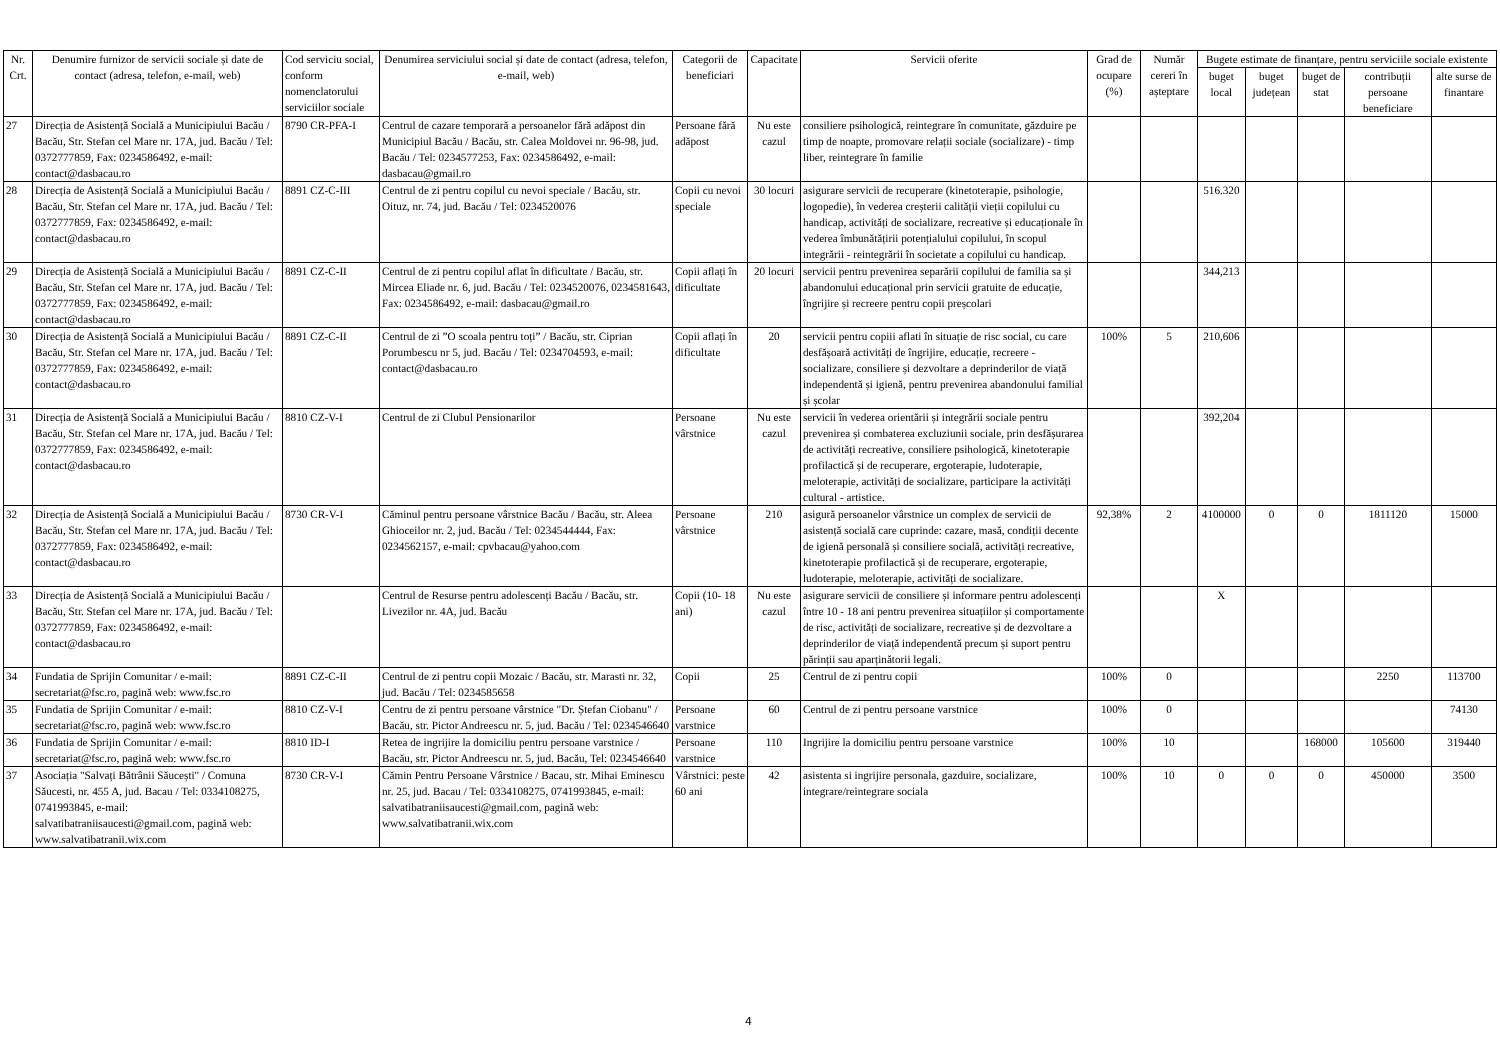| Nr. Crt. | Denumire furnizor de servicii sociale și date de contact (adresa, telefon, e-mail, web) | Cod serviciu social, conform nomenclatorului serviciilor sociale | Denumirea serviciului social și date de contact (adresa, telefon, e-mail, web) | Categorii de beneficiari | Capacitate | Servicii oferite | Grad de ocupare (%) | Număr cereri în așteptare | Bugete estimate de finanțare, pentru serviciile sociale existente | | | | |
| --- | --- | --- | --- | --- | --- | --- | --- | --- | --- | --- | --- | --- | --- |
| | | | | | | | | | buget local | buget județean | buget de stat | contribuții persoane beneficiare | alte surse de finantare |
| 27 | Direcția de Asistență Socială a Municipiului Bacău / Bacău, Str. Stefan cel Mare nr. 17A, jud. Bacău / Tel: 0372777859, Fax: 0234586492, e-mail: contact@dasbacau.ro | 8790 CR-PFA-I | Centrul de cazare temporară a persoanelor fără adăpost din Municipiul Bacău / Bacău, str. Calea Moldovei nr. 96-98, jud. Bacău / Tel: 0234577253, Fax: 0234586492, e-mail: dasbacau@gmail.ro | Persoane fără adăpost | Nu este cazul | consiliere psihologică, reintegrare în comunitate, găzduire pe timp de noapte, promovare relații sociale (socializare) - timp liber, reintegrare în familie | | | | | | | |
| 28 | Direcția de Asistență Socială a Municipiului Bacău / Bacău, Str. Stefan cel Mare nr. 17A, jud. Bacău / Tel: 0372777859, Fax: 0234586492, e-mail: contact@dasbacau.ro | 8891 CZ-C-III | Centrul de zi pentru copilul cu nevoi speciale / Bacău, str. Oituz, nr. 74, jud. Bacău / Tel: 0234520076 | Copii cu nevoi speciale | 30 locuri | asigurare servicii de recuperare (kinetoterapie, psihologie, logopedie), în vederea creșterii calității vieții copilului cu handicap, activități de socializare, recreative și educaționale în vederea îmbunătățirii potențialului copilului, în scopul integrării - reintegrării în societate a copilului cu handicap. | | | 516.320 | | | | |
| 29 | Direcția de Asistență Socială a Municipiului Bacău / Bacău, Str. Stefan cel Mare nr. 17A, jud. Bacău / Tel: 0372777859, Fax: 0234586492, e-mail: contact@dasbacau.ro | 8891 CZ-C-II | Centrul de zi pentru copilul aflat în dificultate / Bacău, str. Mircea Eliade nr. 6, jud. Bacău / Tel: 0234520076, 0234581643, Fax: 0234586492, e-mail: dasbacau@gmail.ro | Copii aflați în dificultate | 20 locuri | servicii pentru prevenirea separării copilului de familia sa și abandonului educațional prin servicii gratuite de educație, îngrijire și recreere pentru copii preșcolari | | | 344,213 | | | | |
| 30 | Direcția de Asistență Socială a Municipiului Bacău / Bacău, Str. Stefan cel Mare nr. 17A, jud. Bacău / Tel: 0372777859, Fax: 0234586492, e-mail: contact@dasbacau.ro | 8891 CZ-C-II | Centrul de zi ”O scoala pentru toți” / Bacău, str. Ciprian Porumbescu nr 5, jud. Bacău / Tel: 0234704593, e-mail: contact@dasbacau.ro | Copii aflați în dificultate | 20 | servicii pentru copiii aflati în situație de risc social, cu care desfășoară activități de îngrijire, educație, recreere - socializare, consiliere și dezvoltare a deprinderilor de viață independentă și igienă, pentru prevenirea abandonului familial și școlar | 100% | 5 | 210,606 | | | | |
| 31 | Direcția de Asistență Socială a Municipiului Bacău / Bacău, Str. Stefan cel Mare nr. 17A, jud. Bacău / Tel: 0372777859, Fax: 0234586492, e-mail: contact@dasbacau.ro | 8810 CZ-V-I | Centrul de zi Clubul Pensionarilor | Persoane vârstnice | Nu este cazul | servicii în vederea orientării și integrării sociale pentru prevenirea și combaterea excluziunii sociale, prin desfășurarea de activități recreative, consiliere psihologică, kinetoterapie profilactică și de recuperare, ergoterapie, ludoterapie, meloterapie, activități de socializare, participare la activități cultural - artistice. | | | 392,204 | | | | |
| 32 | Direcția de Asistență Socială a Municipiului Bacău / Bacău, Str. Stefan cel Mare nr. 17A, jud. Bacău / Tel: 0372777859, Fax: 0234586492, e-mail: contact@dasbacau.ro | 8730 CR-V-I | Căminul pentru persoane vârstnice Bacău / Bacău, str. Aleea Ghioceilor nr. 2, jud. Bacău / Tel: 0234544444, Fax: 0234562157, e-mail: cpvbacau@yahoo.com | Persoane vârstnice | 210 | asigură persoanelor vârstnice un complex de servicii de asistență socială care cuprinde: cazare, masă, condiții decente de igienă personală și consiliere socială, activități recreative, kinetoterapie profilactică și de recuperare, ergoterapie, ludoterapie, meloterapie, activități de socializare. | 92,38% | 2 | 4100000 | 0 | 0 | 1811120 | 15000 |
| 33 | Direcția de Asistență Socială a Municipiului Bacău / Bacău, Str. Stefan cel Mare nr. 17A, jud. Bacău / Tel: 0372777859, Fax: 0234586492, e-mail: contact@dasbacau.ro | | Centrul de Resurse pentru adolescenți Bacău / Bacău, str. Livezilor nr. 4A, jud. Bacău | Copii (10- 18 ani) | Nu este cazul | asigurare servicii de consiliere și informare pentru adolescenți între 10 - 18 ani pentru prevenirea situațiilor și comportamente de risc, activități de socializare, recreative și de dezvoltare a deprinderilor de viață independentă precum și suport pentru părinții sau aparținătorii legali. | | | X | | | | |
| 34 | Fundatia de Sprijin Comunitar / e-mail: secretariat@fsc.ro, pagină web: www.fsc.ro | 8891 CZ-C-II | Centrul de zi pentru copii Mozaic / Bacău, str. Marasti nr. 32, jud. Bacău / Tel: 0234585658 | Copii | 25 | Centrul de zi pentru copii | 100% | 0 | | | | 2250 | 113700 |
| 35 | Fundatia de Sprijin Comunitar / e-mail: secretariat@fsc.ro, pagină web: www.fsc.ro | 8810 CZ-V-I | Centru de zi pentru persoane vârstnice "Dr. Ștefan Ciobanu" / Bacău, str. Pictor Andreescu nr. 5, jud. Bacău / Tel: 0234546640 | Persoane varstnice | 60 | Centrul de zi pentru persoane varstnice | 100% | 0 | | | | | 74130 |
| 36 | Fundatia de Sprijin Comunitar / e-mail: secretariat@fsc.ro, pagină web: www.fsc.ro | 8810 ID-I | Retea de ingrijire la domiciliu pentru persoane varstnice / Bacău, str. Pictor Andreescu nr. 5, jud. Bacău, Tel: 0234546640 | Persoane varstnice | 110 | Ingrijire la domiciliu pentru persoane varstnice | 100% | 10 | | | 168000 | 105600 | 319440 |
| 37 | Asociația "Salvați Bătrânii Săucești" / Comuna Săucesti, nr. 455 A, jud. Bacau / Tel: 0334108275, 0741993845, e-mail: salvatibatraniisaucesti@gmail.com, pagină web: www.salvatibatranii.wix.com | 8730 CR-V-I | Cămin Pentru Persoane Vârstnice / Bacau, str. Mihai Eminescu nr. 25, jud. Bacau / Tel: 0334108275, 0741993845, e-mail: salvatibatraniisaucesti@gmail.com, pagină web: www.salvatibatranii.wix.com | Vârstnici: peste 60 ani | 42 | asistenta si ingrijire personala, gazduire, socializare, integrare/reintegrare sociala | 100% | 10 | 0 | 0 | 0 | 450000 | 3500 |
4